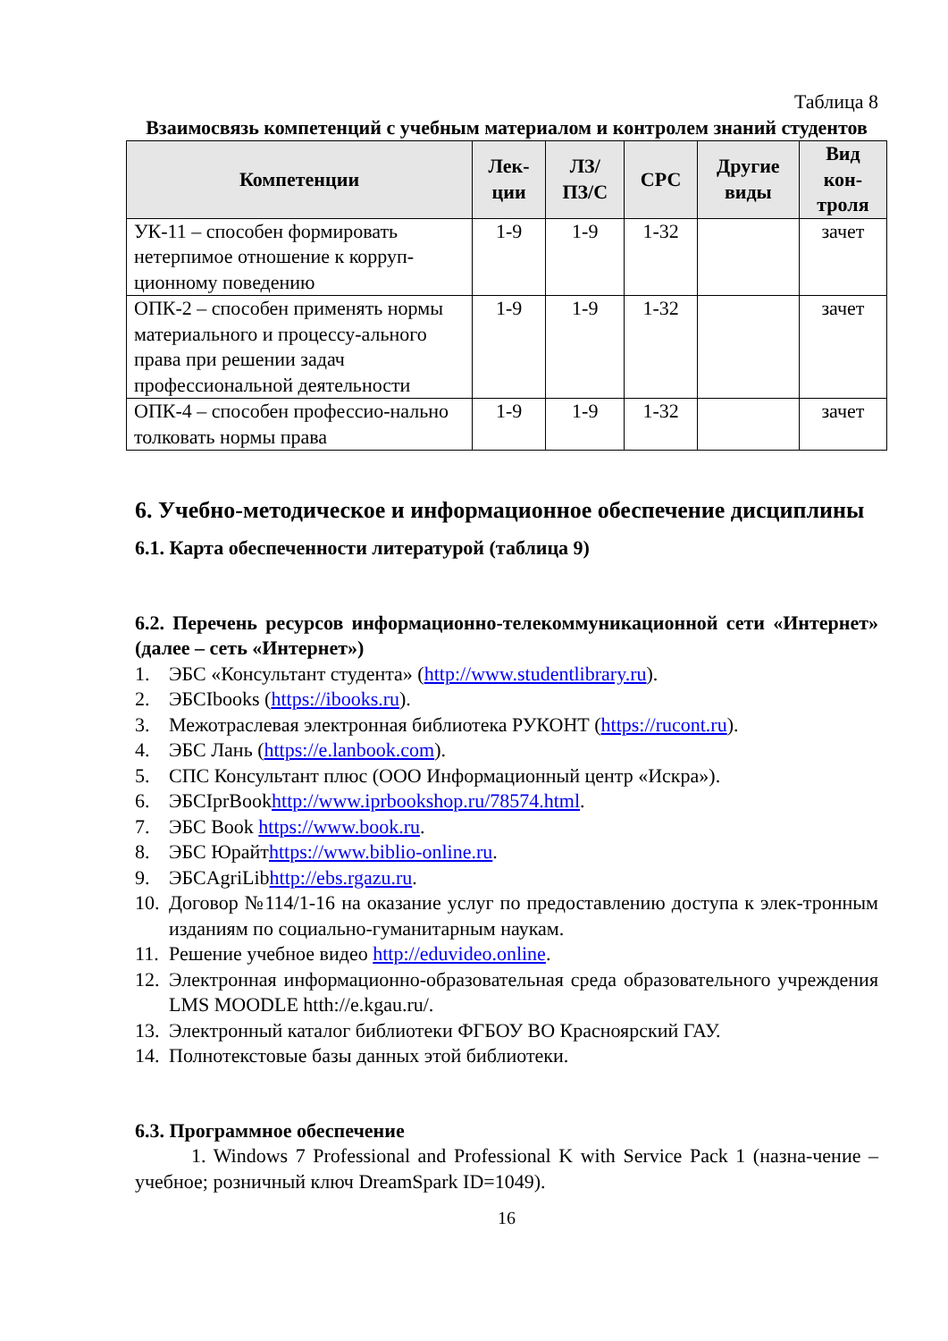Таблица 8
Взаимосвязь компетенций с учебным материалом и контролем знаний студентов
| Компетенции | Лек- ции | ЛЗ/ ПЗ/С | СРС | Другие виды | Вид кон- троля |
| --- | --- | --- | --- | --- | --- |
| УК-11 – способен формировать нетерпимое отношение к корруп-ционному поведению | 1-9 | 1-9 | 1-32 | | зачет |
| ОПК-2 – способен применять нормы материального и процессу-ального права при решении задач профессиональной деятельности | 1-9 | 1-9 | 1-32 | | зачет |
| ОПК-4 – способен профессио-нально толковать нормы права | 1-9 | 1-9 | 1-32 | | зачет |
6. Учебно-методическое и информационное обеспечение дисциплины
6.1. Карта обеспеченности литературой (таблица 9)
6.2. Перечень ресурсов информационно-телекоммуникационной сети «Интернет» (далее – сеть «Интернет»)
1. ЭБС «Консультант студента» (http://www.studentlibrary.ru).
2. ЭБСIbooks (https://ibooks.ru).
3. Межотраслевая электронная библиотека РУКОНТ (https://rucont.ru).
4. ЭБС Лань (https://e.lanbook.com).
5. СПС Консультант плюс (ООО Информационный центр «Искра»).
6. ЭБСIprBookhttp://www.iprbookshop.ru/78574.html.
7. ЭБС Book https://www.book.ru.
8. ЭБС Юрайтhttps://www.biblio-online.ru.
9. ЭБСAgriLibhttp://ebs.rgazu.ru.
10. Договор №114/1-16 на оказание услуг по предоставлению доступа к элек-тронным изданиям по социально-гуманитарным наукам.
11. Решение учебное видео http://eduvideo.online.
12. Электронная информационно-образовательная среда образовательного учреждения LMS MOODLE htth://e.kgau.ru/.
13. Электронный каталог библиотеки ФГБОУ ВО Красноярский ГАУ.
14. Полнотекстовые базы данных этой библиотеки.
6.3. Программное обеспечение
1. Windows 7 Professional and Professional K with Service Pack 1 (назна-чение – учебное; розничный ключ DreamSpark ID=1049).
16